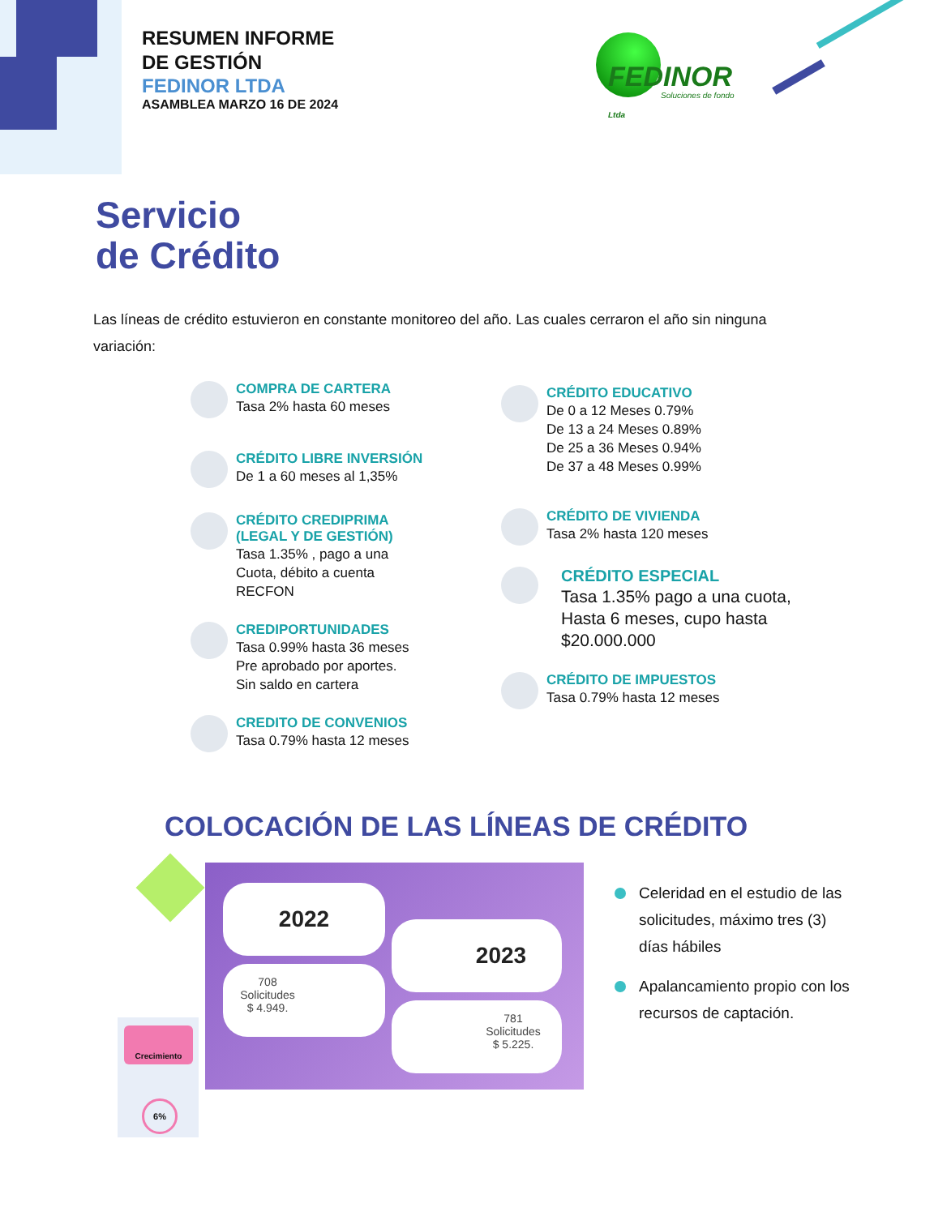RESUMEN INFORME
DE GESTIÓN
FEDINOR LTDA
ASAMBLEA MARZO 16 DE 2024
FEDINOR Ltda
Soluciones de fondo
Servicio
de Crédito
Las líneas de crédito estuvieron en constante monitoreo del año. Las cuales cerraron el año sin ninguna variación:
COMPRA DE CARTERA
Tasa 2% hasta 60 meses
CRÉDITO LIBRE INVERSIÓN
De 1 a 60 meses al 1,35%
CRÉDITO CREDIPRIMA
(LEGAL Y DE GESTIÓN)
Tasa 1.35% , pago a una
Cuota, débito a cuenta
RECFON
CREDIPORTUNIDADES
Tasa 0.99% hasta 36 meses
Pre aprobado por aportes.
Sin saldo en cartera
CREDITO DE CONVENIOS
Tasa 0.79% hasta 12 meses
CRÉDITO EDUCATIVO
De 0 a 12 Meses 0.79%
De 13 a 24 Meses 0.89%
De 25 a 36 Meses 0.94%
De 37 a 48 Meses 0.99%
CRÉDITO DE VIVIENDA
Tasa 2% hasta 120 meses
CRÉDITO ESPECIAL
Tasa 1.35% pago a una cuota,
Hasta 6 meses, cupo hasta
$20.000.000
CRÉDITO DE IMPUESTOS
Tasa 0.79% hasta 12 meses
COLOCACIÓN DE LAS LÍNEAS DE CRÉDITO
Crecimiento
6%
2022
2023
708
Solicitudes
$ 4.949.
781
Solicitudes
$ 5.225.
Celeridad en el estudio de las solicitudes, máximo tres (3) días hábiles
Apalancamiento propio con los recursos de captación.